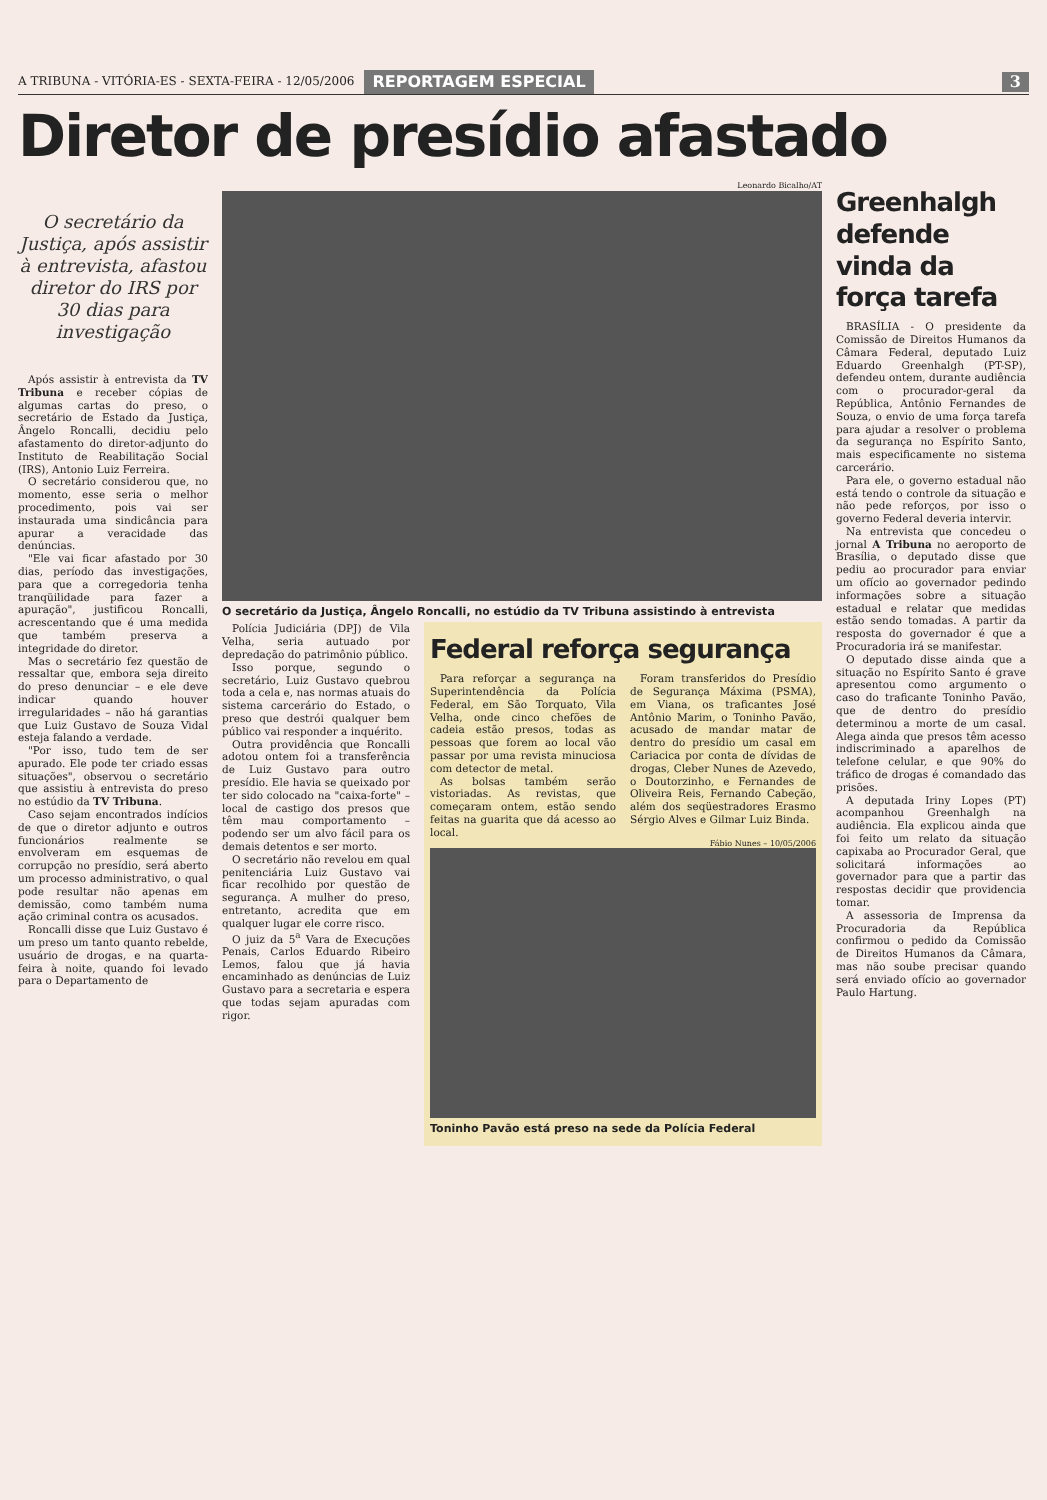A TRIBUNA - VITÓRIA-ES - SEXTA-FEIRA - 12/05/2006 REPORTAGEM ESPECIAL 3
Diretor de presídio afastado
O secretário da Justiça, após assistir à entrevista, afastou diretor do IRS por 30 dias para investigação
Após assistir à entrevista da TV Tribuna e receber cópias de algumas cartas do preso, o secretário de Estado da Justiça, Ângelo Roncalli, decidiu pelo afastamento do diretor-adjunto do Instituto de Reabilitação Social (IRS), Antonio Luiz Ferreira.
O secretário considerou que, no momento, esse seria o melhor procedimento, pois vai ser instaurada uma sindicância para apurar a veracidade das denúncias.
"Ele vai ficar afastado por 30 dias, período das investigações, para que a corregedoria tenha tranqüilidade para fazer a apuração", justificou Roncalli, acrescentando que é uma medida que também preserva a integridade do diretor.
Mas o secretário fez questão de ressaltar que, embora seja direito do preso denunciar – e ele deve indicar quando houver irregularidades – não há garantias que Luiz Gustavo de Souza Vidal esteja falando a verdade.
"Por isso, tudo tem de ser apurado. Ele pode ter criado essas situações", observou o secretário que assistiu à entrevista do preso no estúdio da TV Tribuna.
Caso sejam encontrados indícios de que o diretor adjunto e outros funcionários realmente se envolveram em esquemas de corrupção no presídio, será aberto um processo administrativo, o qual pode resultar não apenas em demissão, como também numa ação criminal contra os acusados.
Roncalli disse que Luiz Gustavo é um preso um tanto quanto rebelde, usuário de drogas, e na quarta-feira à noite, quando foi levado para o Departamento de
Leonardo Bicalho/AT
O secretário da Justiça, Ângelo Roncalli, no estúdio da TV Tribuna assistindo à entrevista
Polícia Judiciária (DPJ) de Vila Velha, seria autuado por depredação do patrimônio público.
Isso porque, segundo o secretário, Luiz Gustavo quebrou toda a cela e, nas normas atuais do sistema carcerário do Estado, o preso que destrói qualquer bem público vai responder a inquérito.
Outra providência que Roncalli adotou ontem foi a transferência de Luiz Gustavo para outro presídio. Ele havia se queixado por ter sido colocado na "caixa-forte" – local de castigo dos presos que têm mau comportamento – podendo ser um alvo fácil para os demais detentos e ser morto.
O secretário não revelou em qual penitenciária Luiz Gustavo vai ficar recolhido por questão de segurança. A mulher do preso, entretanto, acredita que em qualquer lugar ele corre risco.
O juiz da 5<sup>a</sup> Vara de Execuções Penais, Carlos Eduardo Ribeiro Lemos, falou que já havia encaminhado as denúncias de Luiz Gustavo para a secretaria e espera que todas sejam apuradas com rigor.
Federal reforça segurança
Para reforçar a segurança na Superintendência da Polícia Federal, em São Torquato, Vila Velha, onde cinco chefões de cadeia estão presos, todas as pessoas que forem ao local vão passar por uma revista minuciosa com detector de metal.
As bolsas também serão vistoriadas. As revistas, que começaram ontem, estão sendo feitas na guarita que dá acesso ao local.
Foram transferidos do Presídio de Segurança Máxima (PSMA), em Viana, os traficantes José Antônio Marim, o Toninho Pavão, acusado de mandar matar de dentro do presídio um casal em Cariacica por conta de dívidas de drogas, Cleber Nunes de Azevedo, o Doutorzinho, e Fernandes de Oliveira Reis, Fernando Cabeção, além dos seqüestradores Erasmo Sérgio Alves e Gilmar Luiz Binda.
Fábio Nunes – 10/05/2006
Toninho Pavão está preso na sede da Polícia Federal
Greenhalgh defende vinda da força tarefa
BRASÍLIA - O presidente da Comissão de Direitos Humanos da Câmara Federal, deputado Luiz Eduardo Greenhalgh (PT-SP), defendeu ontem, durante audiência com o procurador-geral da República, Antônio Fernandes de Souza, o envio de uma força tarefa para ajudar a resolver o problema da segurança no Espírito Santo, mais especificamente no sistema carcerário.
Para ele, o governo estadual não está tendo o controle da situação e não pede reforços, por isso o governo Federal deveria intervir.
Na entrevista que concedeu o jornal A Tribuna no aeroporto de Brasília, o deputado disse que pediu ao procurador para enviar um ofício ao governador pedindo informações sobre a situação estadual e relatar que medidas estão sendo tomadas. A partir da resposta do governador é que a Procuradoria irá se manifestar.
O deputado disse ainda que a situação no Espírito Santo é grave apresentou como argumento o caso do traficante Toninho Pavão, que de dentro do presídio determinou a morte de um casal. Alega ainda que presos têm acesso indiscriminado a aparelhos de telefone celular, e que 90% do tráfico de drogas é comandado das prisões.
A deputada Iriny Lopes (PT) acompanhou Greenhalgh na audiência. Ela explicou ainda que foi feito um relato da situação capixaba ao Procurador Geral, que solicitará informações ao governador para que a partir das respostas decidir que providencia tomar.
A assessoria de Imprensa da Procuradoria da República confirmou o pedido da Comissão de Direitos Humanos da Câmara, mas não soube precisar quando será enviado ofício ao governador Paulo Hartung.